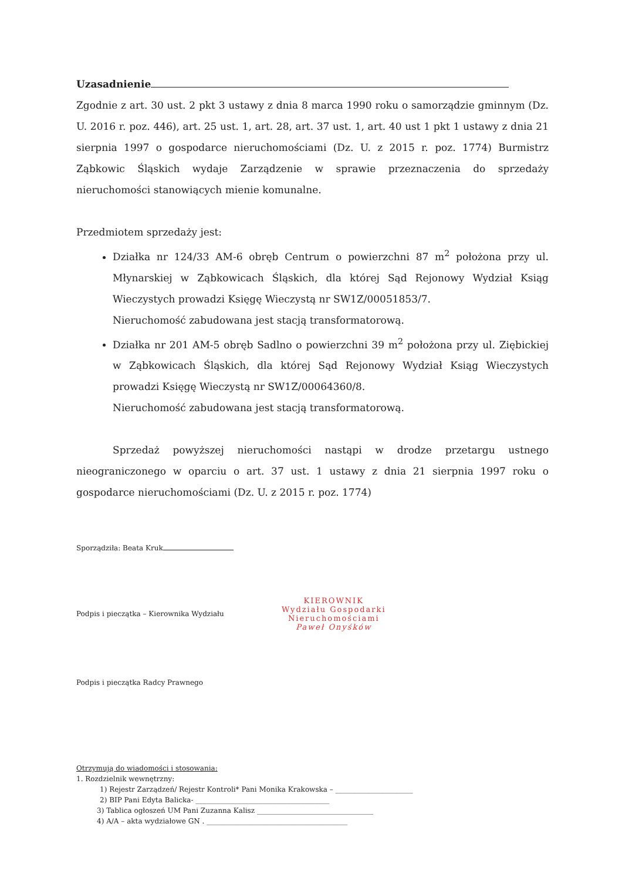Uzasadnienie
Zgodnie z art. 30 ust. 2 pkt 3 ustawy z dnia 8 marca 1990 roku o samorządzie gminnym (Dz. U. 2016 r. poz. 446), art. 25 ust. 1, art. 28, art. 37 ust. 1, art. 40 ust 1 pkt 1 ustawy z dnia 21 sierpnia 1997 o gospodarce nieruchomościami (Dz. U. z 2015 r. poz. 1774) Burmistrz Ząbkowic Śląskich wydaje Zarządzenie w sprawie przeznaczenia do sprzedaży nieruchomości stanowiących mienie komunalne.
Przedmiotem sprzedaży jest:
Działka nr 124/33 AM-6 obręb Centrum o powierzchni 87 m<sup>2</sup> położona przy ul. Młynarskiej w Ząbkowicach Śląskich, dla której Sąd Rejonowy Wydział Ksiąg Wieczystych prowadzi Księgę Wieczystą nr SW1Z/00051853/7.
Nieruchomość zabudowana jest stacją transformatorową.
Działka nr 201 AM-5 obręb Sadlno o powierzchni 39 m<sup>2</sup> położona przy ul. Ziębickiej w Ząbkowicach Śląskich, dla której Sąd Rejonowy Wydział Ksiąg Wieczystych prowadzi Księgę Wieczystą nr SW1Z/00064360/8.
Nieruchomość zabudowana jest stacją transformatorową.
Sprzedaż powyższej nieruchomości nastąpi w drodze przetargu ustnego nieograniczonego w oparciu o art. 37 ust. 1 ustawy z dnia 21 sierpnia 1997 roku o gospodarce nieruchomościami (Dz. U. z 2015 r. poz. 1774)
Sporządziła: Beata Kruk
Podpis i pieczątka – Kierownika Wydziału
KIEROWNIK
Wydziału Gospodarki
Nieruchomościami
Paweł Onyśków
Podpis i pieczątka Radcy Prawnego
Otrzymują do wiadomości i stosowania:
1. Rozdzielnik wewnętrzny:
1) Rejestr Zarządzeń/ Rejestr Kontroli* Pani Monika Krakowska – ______________________
2) BIP Pani Edyta Balicka- ______________________________________
3) Tablica ogłoszeń UM Pani Zuzanna Kalisz _________________________________
4) A/A – akta wydziałowe GN . ________________________________________